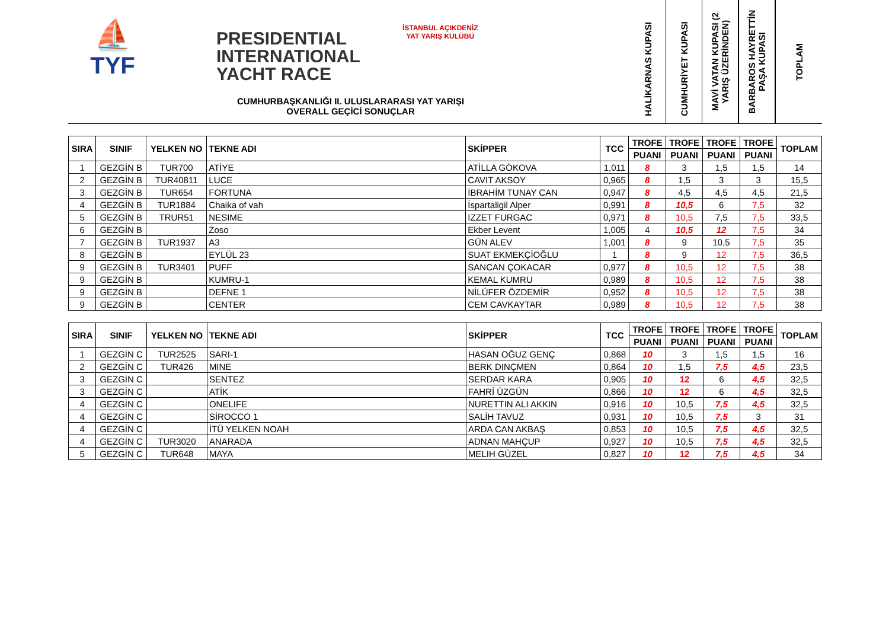⛵
TYF
PRESIDENTIAL
INTERNATIONAL
YACHT RACE
İSTANBUL AÇIKDENİZ YAT YARIŞ KULÜBÜ
CUMHURBAŞKANLIĞI II. ULUSLARARASI YAT YARIŞI
OVERALL GEÇİCİ SONUÇLAR
HALİKARNAS KUPASI
CUMHURİYET KUPASI
MAVİ VATAN KUPASI (2 YARIŞ ÜZERİNDEN)
BARBAROS HAYRETTİN PAŞA KUPASI
TOPLAM
| SIRA | SINIF | YELKEN NO | TEKNE ADI | SKİPPER | TCC | TROFE | TROFE | TROFE | TROFE | TOPLAM |
| --- | --- | --- | --- | --- | --- | --- | --- | --- | --- | --- |
| | | | | | | PUANI | PUANI | PUANI | PUANI | |
| 1 | GEZGİN B | TUR700 | ATİYE | ATİLLA GÖKOVA | 1,011 | 8 | 3 | 1,5 | 1,5 | 14 |
| 2 | GEZGİN B | TUR40811 | LUCE | CAVIT AKSOY | 0,965 | 8 | 1,5 | 3 | 3 | 15,5 |
| 3 | GEZGİN B | TUR654 | FORTUNA | İBRAHİM TUNAY CAN | 0,947 | 8 | 4,5 | 4,5 | 4,5 | 21,5 |
| 4 | GEZGİN B | TUR1884 | Chaika of vah | İspartaligil Alper | 0,991 | 8 | 10,5 | 6 | 7,5 | 32 |
| 5 | GEZGİN B | TRUR51 | NESIME | IZZET FURGAC | 0,971 | 8 | 10,5 | 7,5 | 7,5 | 33,5 |
| 6 | GEZGİN B | | Zoso | Ekber Levent | 1,005 | 4 | 10,5 | 12 | 7,5 | 34 |
| 7 | GEZGİN B | TUR1937 | A3 | GÜN ALEV | 1,001 | 8 | 9 | 10,5 | 7,5 | 35 |
| 8 | GEZGİN B | | EYLÜL 23 | SUAT EKMEKÇİOĞLU | 1 | 8 | 9 | 12 | 7,5 | 36,5 |
| 9 | GEZGİN B | TUR3401 | PUFF | SANCAN ÇOKACAR | 0,977 | 8 | 10,5 | 12 | 7,5 | 38 |
| 9 | GEZGİN B | | KUMRU-1 | KEMAL KUMRU | 0,989 | 8 | 10,5 | 12 | 7,5 | 38 |
| 9 | GEZGİN B | | DEFNE 1 | NİLÜFER ÖZDEMİR | 0,952 | 8 | 10,5 | 12 | 7,5 | 38 |
| 9 | GEZGİN B | | CENTER | CEM CAVKAYTAR | 0,989 | 8 | 10,5 | 12 | 7,5 | 38 |
| SIRA | SINIF | YELKEN NO | TEKNE ADI | SKİPPER | TCC | TROFE | TROFE | TROFE | TROFE | TOPLAM |
| --- | --- | --- | --- | --- | --- | --- | --- | --- | --- | --- |
| | | | | | | PUANI | PUANI | PUANI | PUANI | |
| 1 | GEZGİN C | TUR2525 | SARI-1 | HASAN OĞUZ GENÇ | 0,868 | 10 | 3 | 1,5 | 1,5 | 16 |
| 2 | GEZGİN C | TUR426 | MINE | BERK DINÇMEN | 0,864 | 10 | 1,5 | 7,5 | 4,5 | 23,5 |
| 3 | GEZGİN C | | SENTEZ | SERDAR KARA | 0,905 | 10 | 12 | 6 | 4,5 | 32,5 |
| 3 | GEZGİN C | | ATİK | FAHRİ ÜZGÜN | 0,866 | 10 | 12 | 6 | 4,5 | 32,5 |
| 4 | GEZGİN C | | ONELIFE | NURETTIN ALI AKKIN | 0,916 | 10 | 10,5 | 7,5 | 4,5 | 32,5 |
| 4 | GEZGİN C | | SİROCCO 1 | SALİH TAVUZ | 0,931 | 10 | 10,5 | 7,5 | 3 | 31 |
| 4 | GEZGİN C | | İTÜ YELKEN NOAH | ARDA CAN AKBAŞ | 0,853 | 10 | 10,5 | 7,5 | 4,5 | 32,5 |
| 4 | GEZGİN C | TUR3020 | ANARADA | ADNAN MAHÇUP | 0,927 | 10 | 10,5 | 7,5 | 4,5 | 32,5 |
| 5 | GEZGİN C | TUR648 | MAYA | MELIH GÜZEL | 0,827 | 10 | 12 | 7,5 | 4,5 | 34 |